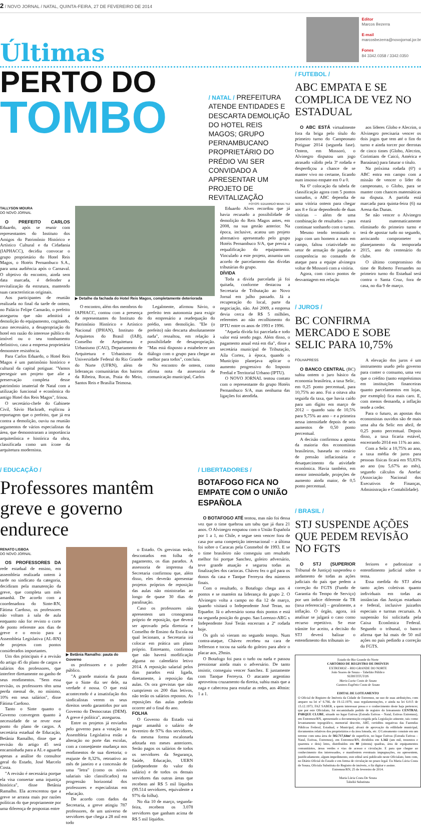2 / NOVO JORNAL / NATAL, QUINTA-FEIRA, 27 DE FEVEREIRO DE 2014
Últimas
Editor
Marcos Bezerra
E-mail
marcosbezerra@novojornal.jor.br
Fones
84 3342.0358 / 3342.0350
PERTO DO
TOMBO
/ NATAL / PREFEITURA ATENDE ENTIDADES E DESCARTA DEMOLIÇÃO DO HOTEL REIS MAGOS; GRUPO PERNAMBUCANO PROPRIETÁRIO DO PRÉDIO VAI SER CONVIDADO A APRESENTAR UM PROJETO DE REVITALIZAÇÃO
FOTOS: EDUARDO MAIA / NJ
TALLYSON MOURA
DO NOVO JORNAL
O PREFEITO CARLOS Eduardo, após se reunir com representantes do Instituto dos Amigos do Patrimônio Histórico e Artístico Cultural e da Cidadania (IAPHACC), decidiu convocar o grupo proprietário do Hotel Reis Magos, o Hotéis Pernambuco S.A., para uma audiência após o Carnaval. O objetivo do encontro, ainda sem data marcada, é defender a revitalização da estrutura, mantendo suas características originais.
Aos participantes de reunião realizada no final da tarde de ontem, no Palácio Felipe Camarão, o prefeito assegurou que não admitirá a demolição do equipamento, cogitando, caso necessário, a desapropriação do hotel em razão do interesse público do imóvel ou o seu tombamento definitivo, caso a empresa proprietária demonstre resistência.
Para Carlos Eduardo, o Hotel Reis Magos é um patrimônio histórico e cultural da capital potiguar. "Vamos perseguir um projeto que alie a preservação completa desse patrimônio imaterial de Natal com a utilização funcional e econômica do antigo Hotel dos Reis Magos", frisou.
O secretário-chefe do Gabinete Civil, Sávio Hackradt, explicou à reportagem que o prefeito, que já era contra a demolição, ouviu na reunião argumentos de vários especialistas da área, que demonstraram a importância arquitetônica e histórica da obra, classificada como um ícone da arquitetura modernista.
▶ Detalhe da fachada do Hotel Reis Magos, completamente deteriorada
O encontro, além dos membros do IAPHACC, contou com a presença de representantes do Instituto do Patrimônio Histórico e Artístico Nacional (IPHAN), Instituto de Arquitetos do Brasil (IAB), Conselho de Arquitetura e Urbanismo (CAU), Departamento de Arquitetura e Urbanismo da Universidade Federal do Rio Grande do Norte (UFRN), além de lideranças comunitárias dos bairros da Ribeira, Rocas, Praia do Meio, Santos Reis e Brasília Teimosa.
Legalmente, afirmou Sávio, o prefeito tem autonomia para exigir do empresário a readequação do prédio, sem demolição. "Ele (o prefeito) não descarta absolutamente nada", ressaltou, em relação à possibilidade de desapropriação. "Mas está disposto a estabelecer um diálogo com o grupo para chegar ao melhor para todos", concluiu.
No encontro de ontem, como afirma nota da assessoria de comunicação municipal, Carlos
Eduardo Alves recordou que já havia recusado a possibilidade de demolição do Reis Magos antes, em 2008, na sua gestão anterior. Na época, inclusive, acatou um projeto alternativo apresentado pelo grupo Hotéis Pernambuco S/A, que previa a requalificação do equipamento. Vinculado a este projeto, assumiu um acordo de parcelamento das dívidas tributárias do grupo.
DÍVIDA
Toda a dívida parcelada já foi quitada, conforme destacou a Secretaria de Tributação ao Novo Jornal em julho passado. Já a recuperação do local, parte da negociação, não. Até 2009, a empresa devia cerca de R$ 5 milhões, referentes ao não recolhimento do IPTU entre os anos de 1993 e 1996.
"Aquela dívida foi parcelada e todo valor está sendo pago. Além disso, o pagamento anual está em dia", disse a secretária municipal de Tributação, Aíla Cortez, à época, quando o Município planejava aplicar o aumento progressivo do Imposto Predial e Territorial Urbano (IPTU).
O NOVO JORNAL tentou contato com o representante do grupo Hotéis Pernambuco S/A, mas nenhuma das ligações foi atendida.
/ EDUCAÇÃO /
Professores mantêm greve e governo endurece
RENATO LISBOA
DO NOVO JORNAL
OS PROFESSORES DA rede estadual de ensino, em assembleia realizada ontem à tarde no sindicato da categoria, decidiram pela manutenção da greve, que completa um mês amanhã. De acordo com a coordenadora do Sinte-RN, Fátima Cardoso, os professores não voltam à sala de aula enquanto não for revisto o corte de ponto referente aos dias de greve e o envio para a Assembleia Legislativa (AL-RN) de projetos com pontos considerados importantes.
Um dos principais é a revisão do artigo 45 do plano de cargos e salários dos professores, que interfere diretamente no ganho de seus rendimentos. "Sem essa revisão, os professores têm uma perda mensal de, no mínimo, 10% em seus salários", disse Fátima Cardoso.
Tanto o Sinte quanto o Governo convergem quanto à necessidade de se rever esse ponto do plano de cargos. A secretária estadual de Educação, Betânia Ramalho, disse que a revisão do artigo 45 será encaminhada para a AL e aguarda apenas a análise do consultor geral do Estado, José Marcelo Costa.
"A revisão é necessária porque ela visa consertar uma injustiça histórica", disse Betânia Ramalho. Ela acrescentou que a greve se arrasta mais por razões políticas do que propriamente por uma diferença de propostas entre
▶ Betânia Ramalho: pauta do Governo
os professores e o poder público.
"A grande maioria da pauta que o Sinte diz ser dele, na verdade é nossa. O que está acontecendo é a insatisfação dos sindicalistas verem os seus direitos sendo garantidos por um Governo do Democratas (DEM). A greve é política", assegurou.
Entre os projetos já enviados pelo governo para a votação na Assembleia Legislativa estão a alteração no porte das escolas, com a conseqüente mudança nos rendimentos de sua diretoria; o reajuste de 8,32%, retroativo ao mês de janeiro e a concessão de uma "letra" (como os níveis salariais são classificados) na progressão horizontal dos professores e especialistas em educação.
De acordo com dados da Secretaria, a greve atingiu 787 professores, de um universo de servidores que chega a 28 mil em todo
o Estado. Os grevistas terão, descontados em folha de pagamento, os dias parados. A assessoria de imprensa da Secretaria confirmou que, além disso, eles deverão apresentar projetos próprios de reposição das aulas não ministradas ao longo de quase 30 dias de paralisação.
Caso os professores não apresentem um cronograma próprio de reposição, que deverá ser aprovado pela diretoria e Conselho de Ensino da Escola na qual lecionam, a Secretaria irá colocar em prática um plano próprio. Entretanto, confirmou que não haverá modificação alguma no calendário letivo 2014. A reposição salarial pelos dias parados está ligada, diretamente, à reposição das aulas. Os ora grevistas que não cumprirem os 200 dias letivos, não terão os salários repostos. As reposições das aulas poderão ocorrer até o final do ano.
FOLHA
O Governo do Estado vai pagar amanhã o salário de fevereiro de 97% dos servidores, da mesma forma escalonada adotada em meses anteriores. Serão pagos os salários de todos os servidores da Segurança, Saúde, Educação, UERN (independente do valor do salário) e de todos os demais servidores das outras áreas que recebem até R$ 5 mil líquidos (99.514 servidores, equivalente a 97% da folha).
No dia 10 de março, segunda-feira, recebem os 3.078 servidores que ganham acima de R$ 5 mil líquidos.
/ LIBERTADORES /
BOTAFOGO FICA NO EMPATE COM O UNIÃO ESPAÑOLA
O BOTAFOGO ATÉ tentou, mas não foi dessa vez que o time quebrou um tabu que já dura 21 anos. O Alvinegro empatou com o União Española por 1 a 1, no Chile, e segue sem vencer fora de casa por uma competição internacional – a última foi sobre o Caracas pela Conmebol de 1993. E se o time brasileiro não conseguiu um resultado melhor foi porque Sanchez, goleiro adversário, teve grande atuação e segurou todas as finalizações dos cariocas. Chávez fez o gol para os donos da casa e Tanque Ferreyra deu números finais.
Com o resultado, o Botafogo chega aos 4 pontos e se mantém na liderança do grupo 2. O Alvinegro volta a campo no dia 12 de março, quando visitará o Independente José Teran, no Equador. Já o adversário soma dois pontos e está na segunda posição do grupo. San Lorenzo-ARG x Independente José Terán encerram a 2ª rodada hoje.
Os gols só vieram no segundo tempo. Num contra-ataque, Chávez recebeu na cara de Jefferson e tocou na saída do goleiro para abrir o placar aos, 29min.
O Botafogo foi para o tudo ou nada e passou pressionar ainda mais o adversário. De tanto insistir, conseguiu vencer Sanchez. E justamente com Tanque Ferreyra. O atacante argentino aproveitou cruzamento da direita, subiu mais que a zaga e cabeceou para estufar as redes, aos 40min: 1 a 1.
/ FUTEBOL /
ABC EMPATA E SE COMPLICA DE VEZ NO ESTADUAL
O ABC ESTÁ virtualmente fora da briga pelo título do primeiro turno do Campeonato Potiguar 2014 (segunda fase). Ontem, em Mossoró, o Alvinegro disputou um jogo atrasado válido pela 3ª rodada e desperdiçou a chance de se manter vivo no certame, ficando num insosso empate em 0 a 0.
Na 6ª colocação da tabela de classificação agora com 5 pontos somados, o ABC dependia de uma vitória ontem para chegar aos 8 e ficar dependendo de duas vitórias – além de uma combinação de resultados – para continuar sonhando com o turno.
Mesmo tendo terminado o jogo com um homem a mais em campo, faltou criatividade no setor de armação de jogadas e competência no comando de ataque para a equipe alvinegra voltar de Mossoró com a vitória.
Agora, com cinco pontos de desvantagem em relação
aos líderes Globo e Alecrim, o Alvinegro precisaria vencer os dois jogos que tem até o fim do turno e ainda torcer por derrotas de cinco times (Globo, Alecrim, Corintians de Caicó, América e Baraúnas) para faturar o título.
Na próxima rodada (6ª) o ABC entra em campo com a missão de vencer o líder do campeonato, o Globo, para se manter com chances matemáticas na disputa. A partida está marcada para quinta-feira (6) na Arena das Dunas.
Se não vencer o Alvinegro estará matematicamente eliminado do primeiro turno e terá de apostar tudo no segundo, arriscando comprometer o planejamento da temporada 2015, ano do centenário do clube.
O último compromisso do time de Roberto Fernandes no primeiro turno do Estadual será contra o Santa Cruz, fora de casa, no dia 9 de março.
/ JUROS /
BC CONFIRMA MERCADO E SOBE SELIC PARA 10,75%
FOLHAPRESS
O BANCO CENTRAL (BC) subiu ontem o juro básico da economia brasileira, a taxa Selic, em 0,25 ponto percentual, para 10,75% ao ano. Foi a oitava alta seguida da taxa, que havia caído para um dígito em março de 2012 – quando saiu de 10,5% para 9,75% ao ano – e a primeira nessa intensidade depois de seis aumentos de 0,50 ponto percentual.
A decisão confirmou a aposta da maioria dos economistas brasileiros, baseada no cenário de pressão inflacionária e desaquecimento da atividade econômica. Havia também, em menor intensidade, projeções de aumento ainda maior, de 0,5 ponto percentual.
A elevação dos juros é um instrumento usado pelo governo para conter o consumo, uma vez que o crédito (tanto empréstimos em instituições financeiras quanto parcelamentos em lojas, por exemplo) fica mais caro. E, com menos demanda, a inflação tende a ceder.
Para o futuro, as apostas dos economistas ouvidos são de mais uma alta da Selic em abril, de 0,25 ponto percentual. Depois disso, a taxa ficaria estável, encerrando 2014 em 11% ao ano.
Com a Selic a 10,75% ao ano, a taxa média de juros para pessoas físicas ficará em 93,83% ao ano (ou 5,67% ao mês), segundo cálculos da Anefac (Associação Nacional dos Executivos de Finanças, Administração e Contabilidade).
/ BRASIL /
STJ SUSPENDE AÇÕES QUE PEDEM REVISÃO NO FGTS
O STJ (SUPERIOR Tribunal de Justiça) suspendeu o andamento de todas as ações judiciais do país que pedem a correção do FGTS (Fundo de Garantia do Tempo de Serviço) por um índice diferente da TR (taxa referencial) – geralmente, a inflação. O órgão, agora, irá analisar se julgará o caso como recurso repetitivo. Se esse trâmite for aceito, a decisão do STJ deverá balizar o entendimento dos tribunais in-
feriores e padronizar o entendimento judicial sobre o tema.
Essa medida do STJ afeta tanto ações coletivas quanto individuais em todas as instâncias das Justiças estaduais e federal, inclusive juizados especiais e turmas recursais. A suspensão foi solicitada pela Caixa Econômica Federal. Segundo o tribunal, o banco afirma que há mais de 50 mil ações no país pedindo a correção do FGTS.
Estado do Rio Grande do Norte
CARTÓRIO DE REGISTRO DE IMÓVEIS
EXTREMOZ – RIO GRANDE DO NORTE
João Soares de Souza – Tabelião Público
SUBSTITUTOS
Maria Lucia Costa de Souza
Gustavo Eugênio Costa de Souza
EDITAL DE LOTEAMENTO
O Oficial de Registro de Imóveis da Cidade de Extremoz, no uso de suas atribuições, com amparo na lei nº 6.766, de 19.12.1979, suas regulamentações, e ainda na lei 6.015 de 15.12.1973, FAZ SABER, a quem interessar possa e o conhecimento deste haja pertencer, que por este Oficialato, foi encaminhado pedido de registro do loteamento CENTRAL PARQUE CLUBE, situado no lugar Estivas (Estrada Estivas – Natal, Estivas Extremoz), em Extremoz/RN, apresentado a documentação exigida pela Legislação atinente, tais como levantamento topográfico, memorial descrito, ART, certidões negativas das Fazendas Públicas Federal, Estadual, e Municipal, alvará de aprovação da edilidade municipal, documentos relativos dos proprietários e da área loteada, etc. O Loteamento consiste em um terreno com uma área de 502.717,64m² de superfície, no lugar Estivas (Estrada Estivas – Natal, Estivas, Extremoz), em Extremoz/RN, divididos em 1.342 (um mil, trezentos e quarenta e dois) lotes, distribuídos em 80 (oitenta) quadras, área de equipamentos comunitários, áreas verdes e vias de acesso e circulação. E para que chegue ao conhecimento dos interessados, e manifestem eventuais impugnações, ou apresentem, justificadamente, algum impedimento, este edital será publicado neste Oficialato, bem com, no Diário Oficial do Estado e em forma de circulação no prazo legal. Eu Maria Lúcia Costa de Souza, Oficiala Substituta do Registro de imóveis, o fiz digitar e assino.
Extremoz/RN, 25 de fevereiro de 2014.
Maria Lúcia Costa De Souza
Tabeliã Substituta